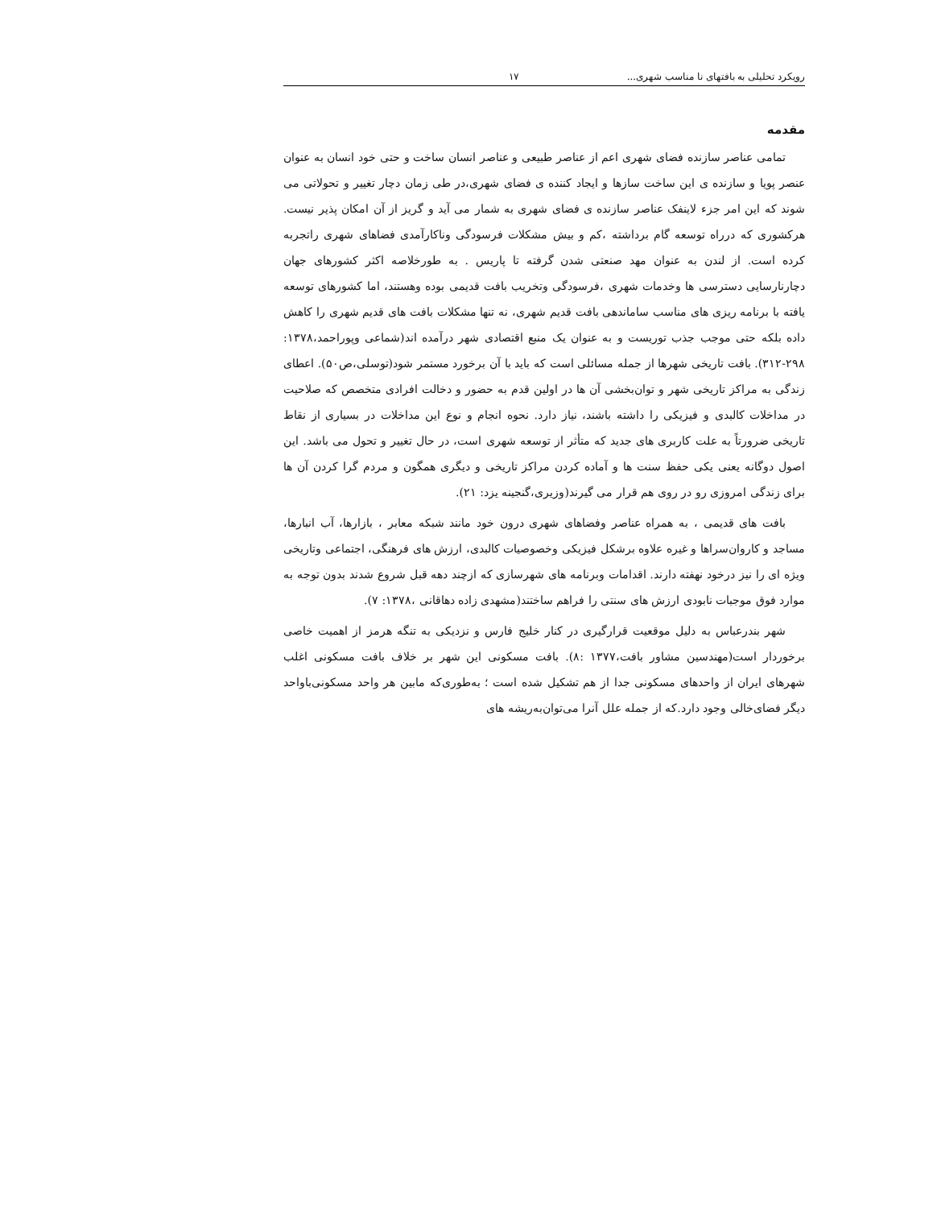رویکرد تحلیلی به بافتهای نا مناسب شهری... ۱۷
مقدمه
تمامی عناصر سازنده فضای شهری اعم از عناصر طبیعی و عناصر انسان ساخت و حتی خود انسان به عنوان عنصر پویا و سازنده ی این ساخت سازها و ایجاد کننده ی فضای شهری،در طی زمان دچار تغییر و تحولاتی می شوند که این امر جزء لاینفک عناصر سازنده ی فضای شهری به شمار می آید و گریز از آن امکان پذیر نیست. هرکشوری که درراه توسعه گام برداشته ،کم و بیش مشکلات فرسودگی وناکارآمدی فضاهای شهری راتجربه کرده است. از لندن به عنوان مهد صنعتی شدن گرفته تا پاریس . به طورخلاصه اکثر کشورهای جهان دچارنارسایی دسترسی ها وخدمات شهری ،فرسودگی وتخریب بافت قدیمی بوده وهستند، اما کشورهای توسعه یافته با برنامه ریزی های مناسب ساماندهی بافت قدیم شهری، نه تنها مشکلات بافت های قدیم شهری را کاهش داده بلکه حتی موجب جذب توریست و به عنوان یک منبع اقتصادی شهر درآمده اند(شماعی وپوراحمد،۱۳۷۸: ۲۹۸-۳۱۲). بافت تاریخی شهرها از جمله مسائلی است که باید با آن برخورد مستمر شود(توسلی،ص۵۰). اعطای زندگی به مراکز تاریخی شهر و توان‌بخشی آن ها در اولین قدم به حضور و دخالت افرادی متخصص که صلاحیت در مداخلات کالبدی و فیزیکی را داشته باشند، نیاز دارد. نحوه انجام و نوع این مداخلات در بسیاری از نقاط تاریخی ضرورتاً به علت کاربری های جدید که متأثر از توسعه شهری است، در حال تغییر و تحول می باشد. این اصول دوگانه یعنی یکی حفظ سنت ها و آماده کردن مراکز تاریخی و دیگری همگون و مردم گرا کردن آن ها برای زندگی امروزی رو در روی هم قرار می گیرند(وزیری،گنجینه یزد: ۲۱).
بافت های قدیمی ، به همراه عناصر وفضاهای شهری درون خود مانند شبکه معابر ، بازارها، آب انبارها، مساجد و کاروان‌سراها و غیره علاوه برشکل فیزیکی وخصوصیات کالبدی، ارزش های فرهنگی، اجتماعی وتاریخی ویژه ای را نیز درخود نهفته دارند. اقدامات وبرنامه های شهرسازی که ازچند دهه قبل شروع شدند بدون توجه به موارد فوق موجبات نابودی ارزش های سنتی را فراهم ساختند(مشهدی زاده دهاقانی ،۱۳۷۸: ۷).
شهر بندرعباس به دلیل موقعیت قرارگیری در کنار خلیج فارس و نزدیکی به تنگه هرمز از اهمیت خاصی برخوردار است(مهندسین مشاور بافت،۱۳۷۷ :۸). بافت مسکونی این شهر بر خلاف بافت مسکونی اغلب شهرهای ایران از واحدهای مسکونی جدا از هم تشکیل شده است ؛ به‌طوری‌که مابین هر واحد مسکونی‌باواحد دیگر فضای‌خالی وجود دارد.که از جمله علل آنرا می‌توان‌به‌ریشه های